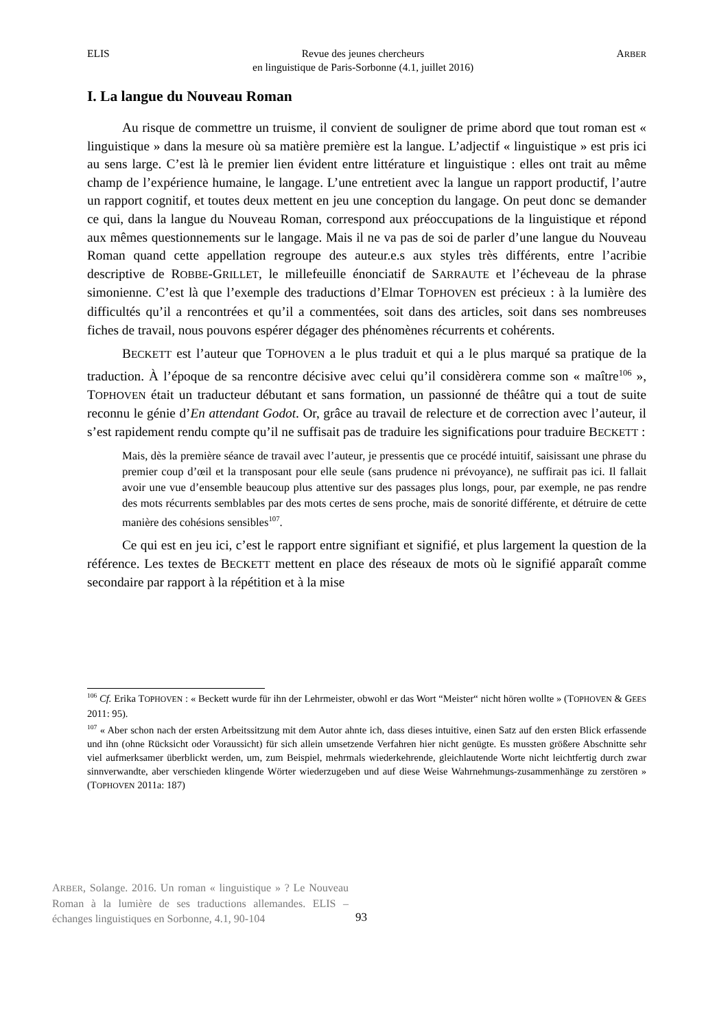ELIS Revue des jeunes chercheurs
en linguistique de Paris-Sorbonne (4.1, juillet 2016) ARBER
I. La langue du Nouveau Roman
Au risque de commettre un truisme, il convient de souligner de prime abord que tout roman est « linguistique » dans la mesure où sa matière première est la langue. L’adjectif « linguistique » est pris ici au sens large. C’est là le premier lien évident entre littérature et linguistique : elles ont trait au même champ de l’expérience humaine, le langage. L’une entretient avec la langue un rapport productif, l’autre un rapport cognitif, et toutes deux mettent en jeu une conception du langage. On peut donc se demander ce qui, dans la langue du Nouveau Roman, correspond aux préoccupations de la linguistique et répond aux mêmes questionnements sur le langage. Mais il ne va pas de soi de parler d’une langue du Nouveau Roman quand cette appellation regroupe des auteur.e.s aux styles très différents, entre l’acribie descriptive de ROBBE-GRILLET, le millefeuille énonciatif de SARRAUTE et l’écheveau de la phrase simonienne. C’est là que l’exemple des traductions d’Elmar TOPHOVEN est précieux : à la lumière des difficultés qu’il a rencontrées et qu’il a commentées, soit dans des articles, soit dans ses nombreuses fiches de travail, nous pouvons espérer dégager des phénomènes récurrents et cohérents.
BECKETT est l’auteur que TOPHOVEN a le plus traduit et qui a le plus marqué sa pratique de la traduction. À l’époque de sa rencontre décisive avec celui qu’il considèrera comme son « maître<sup>106</sup> », TOPHOVEN était un traducteur débutant et sans formation, un passionné de théâtre qui a tout de suite reconnu le génie d’En attendant Godot. Or, grâce au travail de relecture et de correction avec l’auteur, il s’est rapidement rendu compte qu’il ne suffisait pas de traduire les significations pour traduire BECKETT :
Mais, dès la première séance de travail avec l’auteur, je pressentis que ce procédé intuitif, saisissant une phrase du premier coup d’œil et la transposant pour elle seule (sans prudence ni prévoyance), ne suffirait pas ici. Il fallait avoir une vue d’ensemble beaucoup plus attentive sur des passages plus longs, pour, par exemple, ne pas rendre des mots récurrents semblables par des mots certes de sens proche, mais de sonorité différente, et détruire de cette manière des cohésions sensibles<sup>107</sup>.
Ce qui est en jeu ici, c’est le rapport entre signifiant et signifié, et plus largement la question de la référence. Les textes de BECKETT mettent en place des réseaux de mots où le signifié apparaît comme secondaire par rapport à la répétition et à la mise
<sup>106</sup> Cf. Erika TOPHOVEN : « Beckett wurde für ihn der Lehrmeister, obwohl er das Wort “Meister“ nicht hören wollte » (TOPHOVEN & GEES 2011: 95).
<sup>107</sup> « Aber schon nach der ersten Arbeitssitzung mit dem Autor ahnte ich, dass dieses intuitive, einen Satz auf den ersten Blick erfassende und ihn (ohne Rücksicht oder Voraussicht) für sich allein umsetzende Verfahren hier nicht genügte. Es mussten größere Abschnitte sehr viel aufmerksamer überblickt werden, um, zum Beispiel, mehrmals wiederkehrende, gleichlautende Worte nicht leichtfertig durch zwar sinnverwandte, aber verschieden klingende Wörter wiederzugeben und auf diese Weise Wahrnehmungs-zusammenhänge zu zerstören » (TOPHOVEN 2011a: 187)
ARBER, Solange. 2016. Un roman « linguistique » ? Le Nouveau Roman à la lumière de ses traductions allemandes. ELIS – échanges linguistiques en Sorbonne, 4.1, 90-104
93